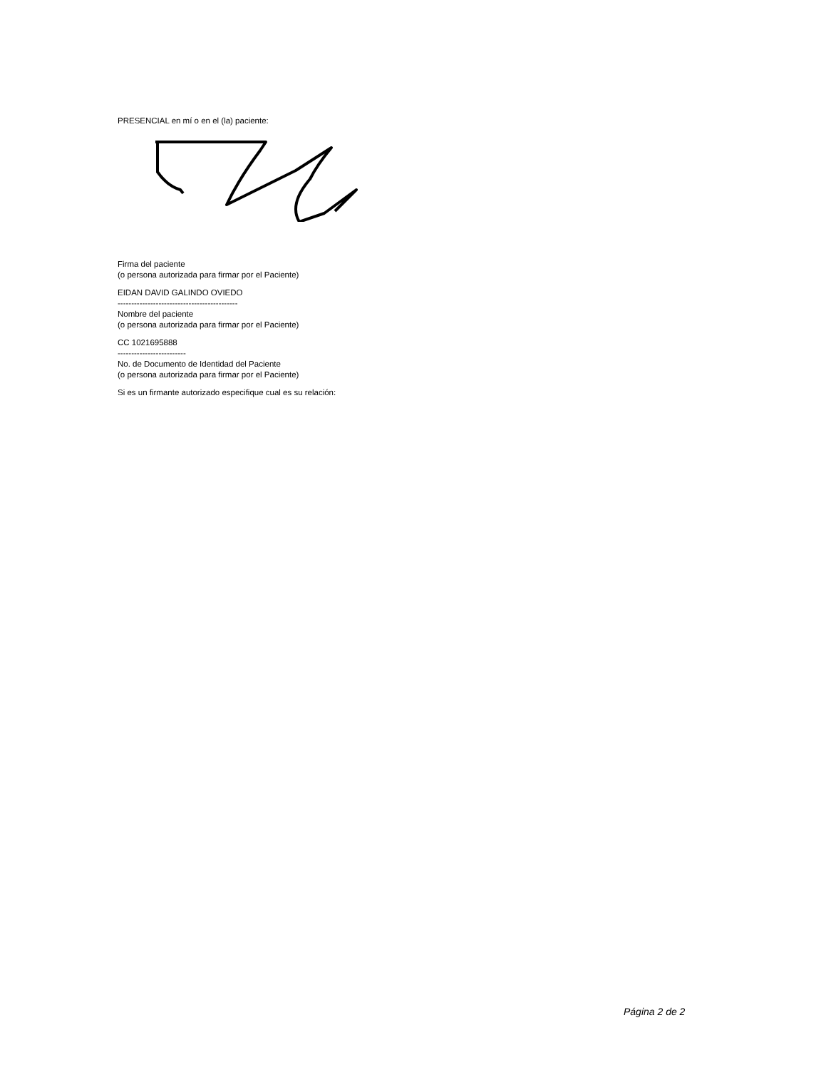PRESENCIAL en mí o en el (la) paciente:
Firma del paciente
(o persona autorizada para firmar por el Paciente)
EIDAN DAVID GALINDO OVIEDO
--------------------------------------------
Nombre del paciente
(o persona autorizada para firmar por el Paciente)
CC 1021695888
-------------------------
No. de Documento de Identidad del Paciente
(o persona autorizada para firmar por el Paciente)
Si es un firmante autorizado especifique cual es su relación:
Página 2 de 2